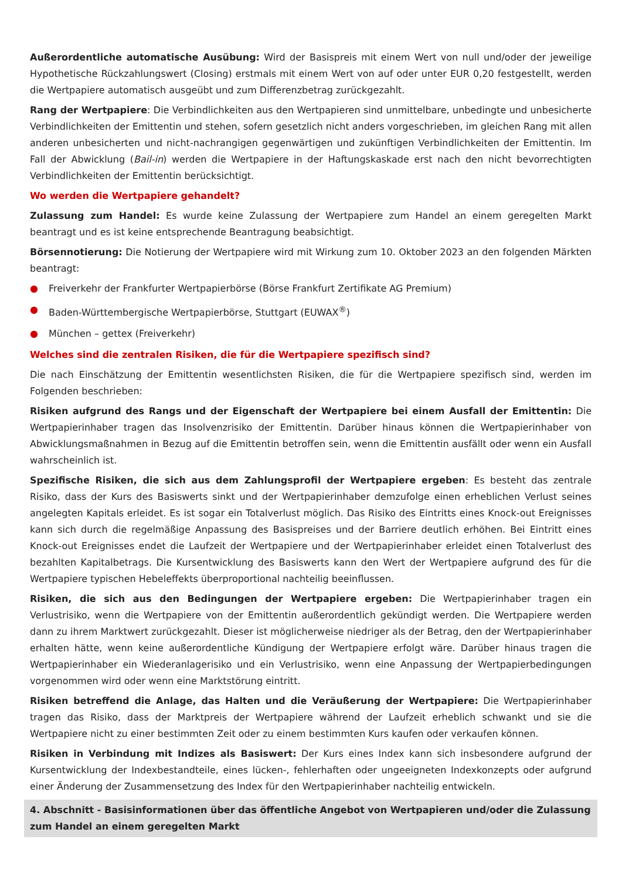Außerordentliche automatische Ausübung: Wird der Basispreis mit einem Wert von null und/oder der jeweilige Hypothetische Rückzahlungswert (Closing) erstmals mit einem Wert von auf oder unter EUR 0,20 festgestellt, werden die Wertpapiere automatisch ausgeübt und zum Differenzbetrag zurückgezahlt.
Rang der Wertpapiere: Die Verbindlichkeiten aus den Wertpapieren sind unmittelbare, unbedingte und unbesicherte Verbindlichkeiten der Emittentin und stehen, sofern gesetzlich nicht anders vorgeschrieben, im gleichen Rang mit allen anderen unbesicherten und nicht-nachrangigen gegenwärtigen und zukünftigen Verbindlichkeiten der Emittentin. Im Fall der Abwicklung (Bail-in) werden die Wertpapiere in der Haftungskaskade erst nach den nicht bevorrechtigten Verbindlichkeiten der Emittentin berücksichtigt.
Wo werden die Wertpapiere gehandelt?
Zulassung zum Handel: Es wurde keine Zulassung der Wertpapiere zum Handel an einem geregelten Markt beantragt und es ist keine entsprechende Beantragung beabsichtigt.
Börsennotierung: Die Notierung der Wertpapiere wird mit Wirkung zum 10. Oktober 2023 an den folgenden Märkten beantragt:
● Freiverkehr der Frankfurter Wertpapierbörse (Börse Frankfurt Zertifikate AG Premium)
● Baden-Württembergische Wertpapierbörse, Stuttgart (EUWAX<sup>®</sup>)
● München – gettex (Freiverkehr)
Welches sind die zentralen Risiken, die für die Wertpapiere spezifisch sind?
Die nach Einschätzung der Emittentin wesentlichsten Risiken, die für die Wertpapiere spezifisch sind, werden im Folgenden beschrieben:
Risiken aufgrund des Rangs und der Eigenschaft der Wertpapiere bei einem Ausfall der Emittentin: Die Wertpapierinhaber tragen das Insolvenzrisiko der Emittentin. Darüber hinaus können die Wertpapierinhaber von Abwicklungsmaßnahmen in Bezug auf die Emittentin betroffen sein, wenn die Emittentin ausfällt oder wenn ein Ausfall wahrscheinlich ist.
Spezifische Risiken, die sich aus dem Zahlungsprofil der Wertpapiere ergeben: Es besteht das zentrale Risiko, dass der Kurs des Basiswerts sinkt und der Wertpapierinhaber demzufolge einen erheblichen Verlust seines angelegten Kapitals erleidet. Es ist sogar ein Totalverlust möglich. Das Risiko des Eintritts eines Knock-out Ereignisses kann sich durch die regelmäßige Anpassung des Basispreises und der Barriere deutlich erhöhen. Bei Eintritt eines Knock-out Ereignisses endet die Laufzeit der Wertpapiere und der Wertpapierinhaber erleidet einen Totalverlust des bezahlten Kapitalbetrags. Die Kursentwicklung des Basiswerts kann den Wert der Wertpapiere aufgrund des für die Wertpapiere typischen Hebeleffekts überproportional nachteilig beeinflussen.
Risiken, die sich aus den Bedingungen der Wertpapiere ergeben: Die Wertpapierinhaber tragen ein Verlustrisiko, wenn die Wertpapiere von der Emittentin außerordentlich gekündigt werden. Die Wertpapiere werden dann zu ihrem Marktwert zurückgezahlt. Dieser ist möglicherweise niedriger als der Betrag, den der Wertpapierinhaber erhalten hätte, wenn keine außerordentliche Kündigung der Wertpapiere erfolgt wäre. Darüber hinaus tragen die Wertpapierinhaber ein Wiederanlagerisiko und ein Verlustrisiko, wenn eine Anpassung der Wertpapierbedingungen vorgenommen wird oder wenn eine Marktstörung eintritt.
Risiken betreffend die Anlage, das Halten und die Veräußerung der Wertpapiere: Die Wertpapierinhaber tragen das Risiko, dass der Marktpreis der Wertpapiere während der Laufzeit erheblich schwankt und sie die Wertpapiere nicht zu einer bestimmten Zeit oder zu einem bestimmten Kurs kaufen oder verkaufen können.
Risiken in Verbindung mit Indizes als Basiswert: Der Kurs eines Index kann sich insbesondere aufgrund der Kursentwicklung der Indexbestandteile, eines lücken-, fehlerhaften oder ungeeigneten Indexkonzepts oder aufgrund einer Änderung der Zusammensetzung des Index für den Wertpapierinhaber nachteilig entwickeln.
4. Abschnitt - Basisinformationen über das öffentliche Angebot von Wertpapieren und/oder die Zulassung zum Handel an einem geregelten Markt